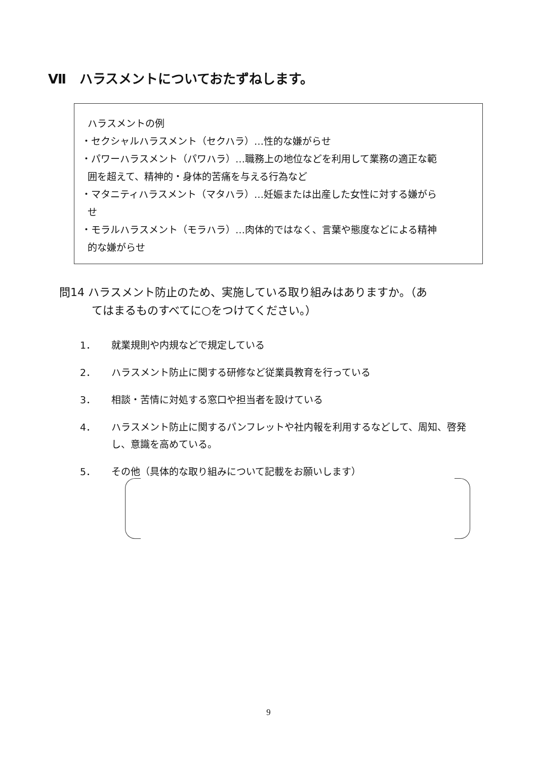Ⅶ　ハラスメントについておたずねします。
ハラスメントの例
・セクシャルハラスメント（セクハラ）…性的な嫌がらせ
・パワーハラスメント（パワハラ）…職務上の地位などを利用して業務の適正な範
囲を超えて、精神的・身体的苦痛を与える行為など
・マタニティハラスメント（マタハラ）…妊娠または出産した女性に対する嫌がら
せ
・モラルハラスメント（モラハラ）…肉体的ではなく、言葉や態度などによる精神
的な嫌がらせ
問14 ハラスメント防止のため、実施している取り組みはありますか。（あ
てはまるものすべてに○をつけてください。）
1． 就業規則や内規などで規定している
2． ハラスメント防止に関する研修など従業員教育を行っている
3． 相談・苦情に対処する窓口や担当者を設けている
4． ハラスメント防止に関するパンフレットや社内報を利用するなどして、周知、啓発し、意識を高めている。
5． その他（具体的な取り組みについて記載をお願いします）
9